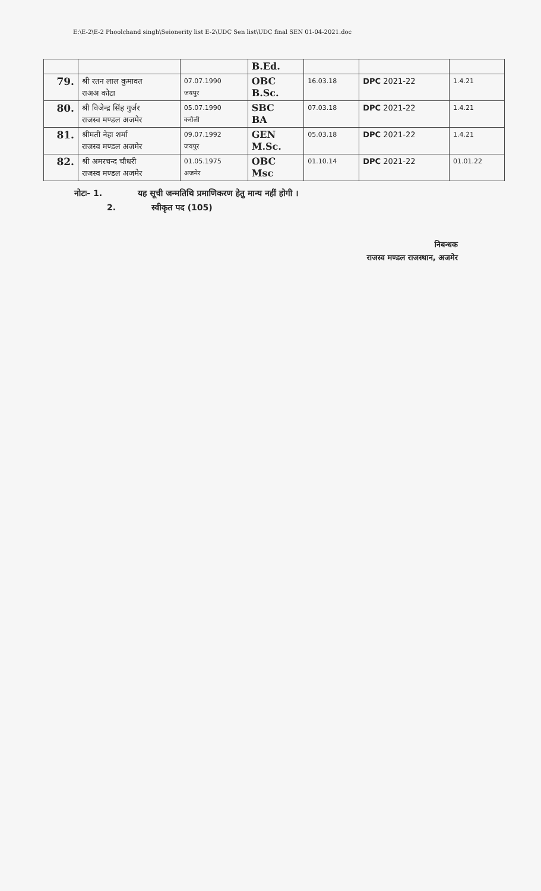E:\E-2\E-2 Phoolchand singh\Seionerity list E-2\UDC Sen list\UDC final SEN 01-04-2021.doc
| | | | B.Ed. | | | |
| 79. | श्री रतन लाल कुमावत राअअ कोटा | 07.07.1990 जयपुर | OBC B.Sc. | 16.03.18 | DPC 2021-22 | 1.4.21 |
| 80. | श्री विजेन्द्र सिंह गुर्जर राजस्व मण्डल अजमेर | 05.07.1990 करौली | SBC BA | 07.03.18 | DPC 2021-22 | 1.4.21 |
| 81. | श्रीमती नेहा शर्मा राजस्व मण्डल अजमेर | 09.07.1992 जयपुर | GEN M.Sc. | 05.03.18 | DPC 2021-22 | 1.4.21 |
| 82. | श्री अमरचन्द चौधरी राजस्व मण्डल अजमेर | 01.05.1975 अजमेर | OBC Msc | 01.10.14 | DPC 2021-22 | 01.01.22 |
नोटः- 1. यह सूची जन्मतिथि प्रमाणिकरण हेतु मान्य नहीं होगी ।
2. स्वीकृत पद (105)
निबन्धक
राजस्व मण्डल राजस्थान, अजमेर